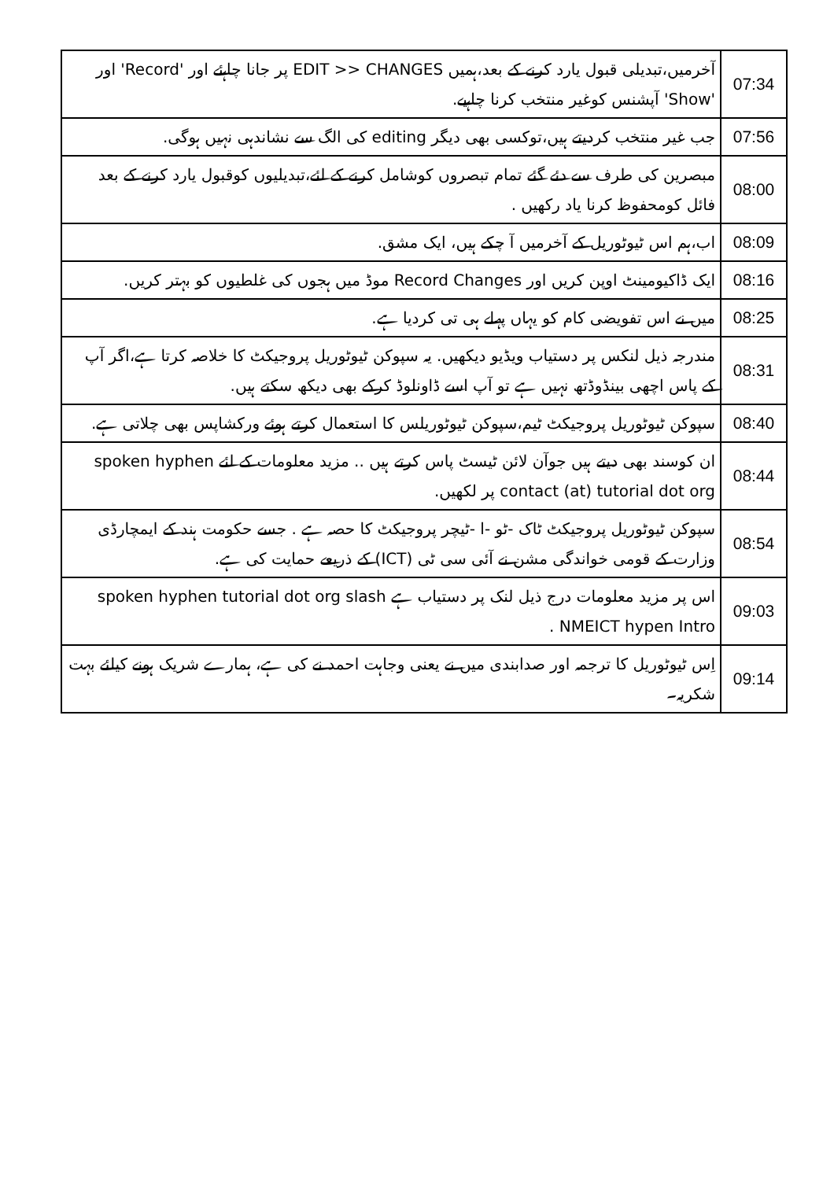| 07:34 | آخرمیں،تبدیلی قبول یارد کرنے کے بعد،ہمیں EDIT >> CHANGES پر جانا چاہئے اور 'Record' اور 'Show' آپشنس کوغیر منتخب کرنا چاہیے. |
| 07:56 | جب غیر منتخب کردیتے ہیں،توکسی بھی دیگر editing کی الگ سے نشاندہی نہیں ہوگی. |
| 08:00 | مبصرین کی طرف سے دئے گئے تمام تبصروں کوشامل کرنے کے لئے،تبدیلیوں کوقبول یارد کرنے کے بعد فائل کومحفوظ کرنا یاد رکھیں . |
| 08:09 | اب،ہم اس ٹیوٹوریل کے آخرمیں آ چکے ہیں، ایک مشق. |
| 08:16 | ایک ڈاکیومینٹ اوپن کریں اور Record Changes موڈ میں ہجوں کی غلطیوں کو بہتر کریں. |
| 08:25 | میں نے اس تفویضی کام کو یہاں پہلے ہی تی کردیا ہے. |
| 08:31 | مندرجہ ذیل لنکس پر دستیاب ویڈیو دیکھیں. یہ سپوکن ٹیوٹوریل پروجیکٹ کا خلاصہ کرتا ہے،اگر آپ کے پاس اچھی بینڈوڈتھ نہیں ہے تو آپ اسے ڈاونلوڈ کرکے بھی دیکھ سکتے ہیں. |
| 08:40 | سپوکن ٹیوٹوریل پروجیکٹ ٹیم،سپوکن ٹیوٹوریلس کا استعمال کرتے ہوئے ورکشاپس بھی چلاتی ہے. |
| 08:44 | ان کوسند بھی دیتے ہیں جوآن لائن ٹیسٹ پاس کرتے ہیں .. مزید معلومات کے لئے spoken hyphen contact (at) tutorial dot org پر لکھیں. |
| 08:54 | سپوکن ٹیوٹوریل پروجیکٹ ٹاک -ٹو -ا -ٹیچر پروجیکٹ کا حصہ ہے . جسے حکومت ہند کے ایمچارڈی وزارت کے قومی خواندگی مشن نے آئی سی ٹی (ICT) کے ذریعے حمایت کی ہے. |
| 09:03 | اس پر مزید معلومات درج ذیل لنک پر دستیاب ہے spoken hyphen tutorial dot org slash NMEICT hypen Intro . |
| 09:14 | اِس ٹیوٹوریل کا ترجمہ اور صدابندی میں نے یعنی وجاہت احمد نے کی ہے، ہمارے شریک ہونے کیلئے بہت شکریہ۔ |